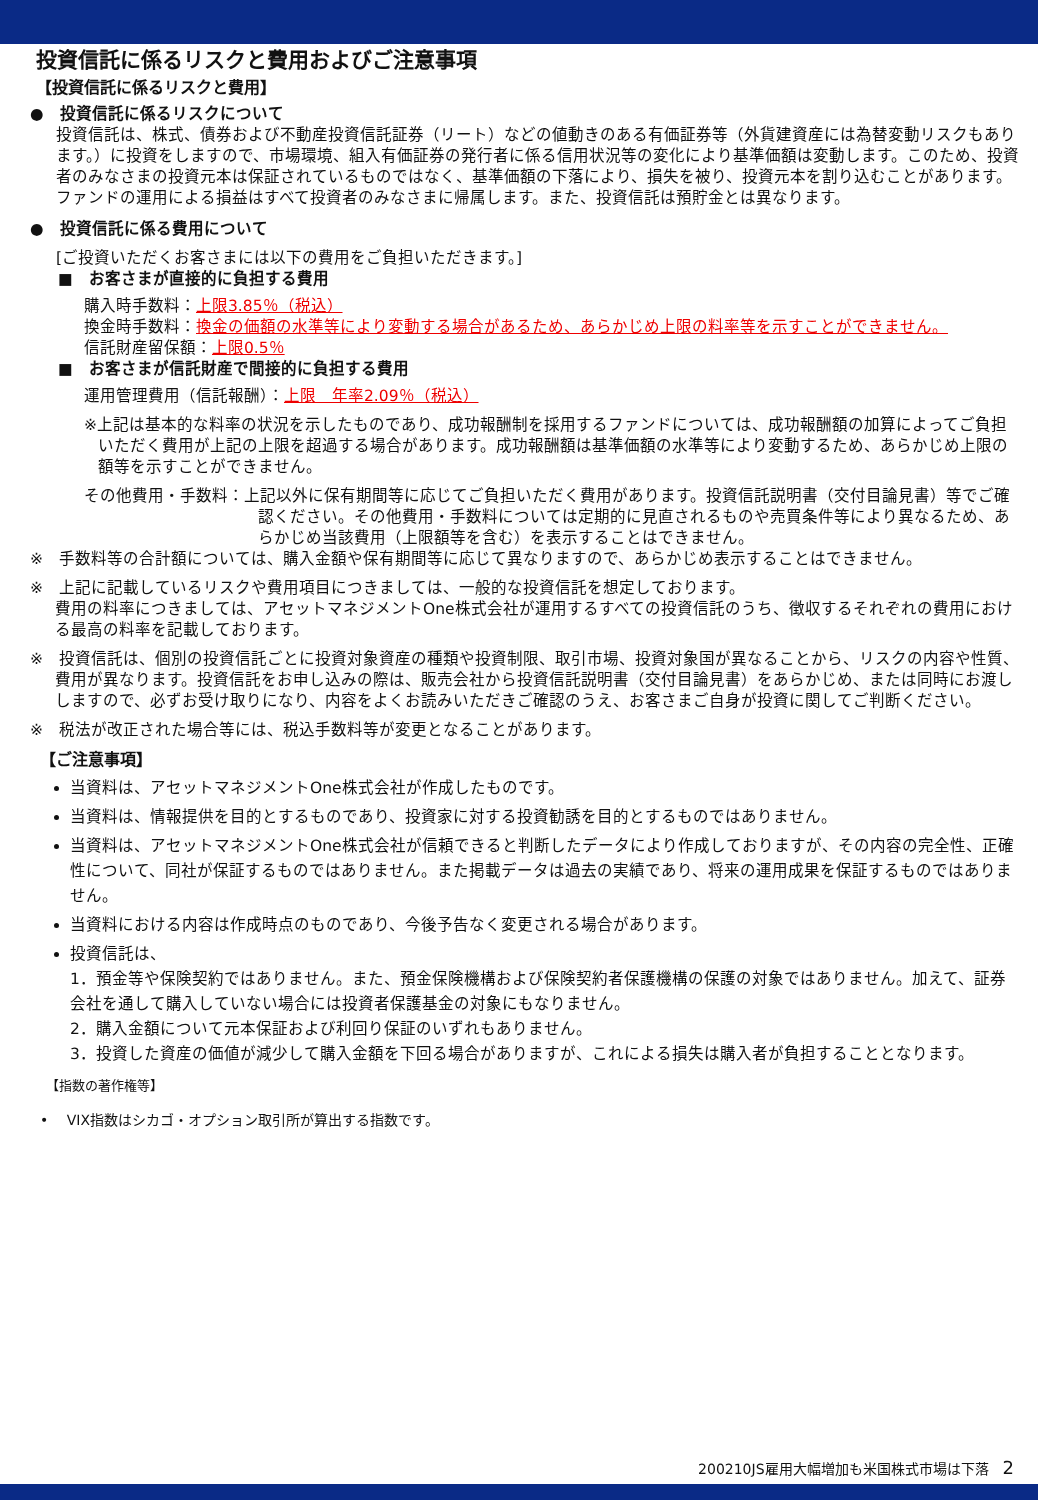投資信託に係るリスクと費用およびご注意事項
【投資信託に係るリスクと費用】
●　投資信託に係るリスクについて
投資信託は、株式、債券および不動産投資信託証券（リート）などの値動きのある有価証券等（外貨建資産には為替変動リスクもあります。）に投資をしますので、市場環境、組入有価証券の発行者に係る信用状況等の変化により基準価額は変動します。このため、投資者のみなさまの投資元本は保証されているものではなく、基準価額の下落により、損失を被り、投資元本を割り込むことがあります。ファンドの運用による損益はすべて投資者のみなさまに帰属します。また、投資信託は預貯金とは異なります。
●　投資信託に係る費用について
[ご投資いただくお客さまには以下の費用をご負担いただきます。]
■　お客さまが直接的に負担する費用
購入時手数料：上限3.85％（税込）
換金時手数料：換金の価額の水準等により変動する場合があるため、あらかじめ上限の料率等を示すことができません。
信託財産留保額：上限0.5％
■　お客さまが信託財産で間接的に負担する費用
運用管理費用（信託報酬）：上限　年率2.09％（税込）
※上記は基本的な料率の状況を示したものであり、成功報酬制を採用するファンドについては、成功報酬額の加算によってご負担いただく費用が上記の上限を超過する場合があります。成功報酬額は基準価額の水準等により変動するため、あらかじめ上限の額等を示すことができません。
その他費用・手数料：上記以外に保有期間等に応じてご負担いただく費用があります。投資信託説明書（交付目論見書）等でご確認ください。その他費用・手数料については定期的に見直されるものや売買条件等により異なるため、あらかじめ当該費用（上限額等を含む）を表示することはできません。
※　手数料等の合計額については、購入金額や保有期間等に応じて異なりますので、あらかじめ表示することはできません。
※　上記に記載しているリスクや費用項目につきましては、一般的な投資信託を想定しております。
費用の料率につきましては、アセットマネジメントOne株式会社が運用するすべての投資信託のうち、徴収するそれぞれの費用における最高の料率を記載しております。
※　投資信託は、個別の投資信託ごとに投資対象資産の種類や投資制限、取引市場、投資対象国が異なることから、リスクの内容や性質、費用が異なります。投資信託をお申し込みの際は、販売会社から投資信託説明書（交付目論見書）をあらかじめ、または同時にお渡ししますので、必ずお受け取りになり、内容をよくお読みいただきご確認のうえ、お客さまご自身が投資に関してご判断ください。
※　税法が改正された場合等には、税込手数料等が変更となることがあります。
【ご注意事項】
当資料は、アセットマネジメントOne株式会社が作成したものです。
当資料は、情報提供を目的とするものであり、投資家に対する投資勧誘を目的とするものではありません。
当資料は、アセットマネジメントOne株式会社が信頼できると判断したデータにより作成しておりますが、その内容の完全性、正確性について、同社が保証するものではありません。また掲載データは過去の実績であり、将来の運用成果を保証するものではありません。
当資料における内容は作成時点のものであり、今後予告なく変更される場合があります。
投資信託は、
1．預金等や保険契約ではありません。また、預金保険機構および保険契約者保護機構の保護の対象ではありません。加えて、証券会社を通して購入していない場合には投資者保護基金の対象にもなりません。
2．購入金額について元本保証および利回り保証のいずれもありません。
3．投資した資産の価値が減少して購入金額を下回る場合がありますが、これによる損失は購入者が負担することとなります。
【指数の著作権等】
•　 VIX指数はシカゴ・オプション取引所が算出する指数です。
200210JS雇用大幅増加も米国株式市場は下落　2